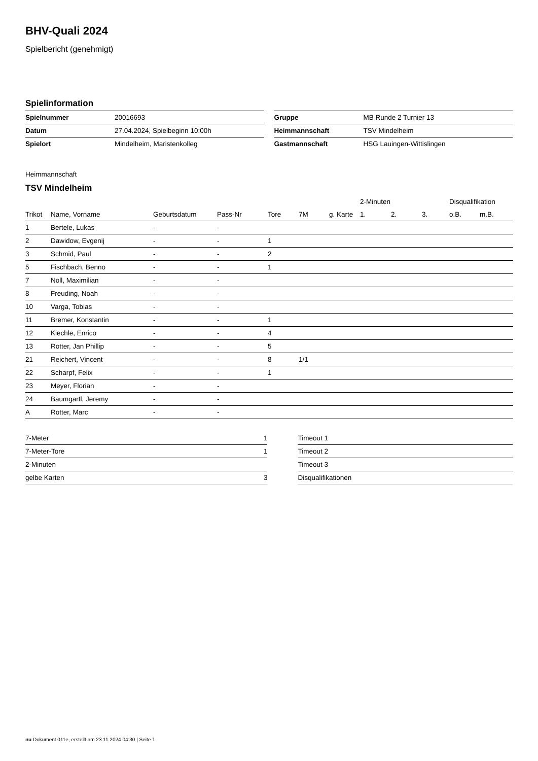BHV-Quali 2024
Spielbericht (genehmigt)
Spielinformation
| Spielnummer | 20016693 |
| Datum | 27.04.2024, Spielbeginn 10:00h |
| Spielort | Mindelheim, Maristenkolleg |
| Gruppe | MB Runde 2 Turnier 13 |
| Heimmannschaft | TSV Mindelheim |
| Gastmannschaft | HSG Lauingen-Wittislingen |
Heimmannschaft
TSV Mindelheim
| | | | | | | | 2-Minuten | | | Disqualifikation | |
| Trikot | Name, Vorname | Geburtsdatum | Pass-Nr | Tore | 7M | g. Karte | 1. | 2. | 3. | o.B. | m.B. |
| 1 | Bertele, Lukas | - | - | | | | | | | | |
| 2 | Dawidow, Evgenij | - | - | 1 | | | | | | | |
| 3 | Schmid, Paul | - | - | 2 | | | | | | | |
| 5 | Fischbach, Benno | - | - | 1 | | | | | | | |
| 7 | Noll, Maximilian | - | - | | | | | | | | |
| 8 | Freuding, Noah | - | - | | | | | | | | |
| 10 | Varga, Tobias | - | - | | | | | | | | |
| 11 | Bremer, Konstantin | - | - | 1 | | | | | | | |
| 12 | Kiechle, Enrico | - | - | 4 | | | | | | | |
| 13 | Rotter, Jan Phillip | - | - | 5 | | | | | | | |
| 21 | Reichert, Vincent | - | - | 8 | 1/1 | | | | | | |
| 22 | Scharpf, Felix | - | - | 1 | | | | | | | |
| 23 | Meyer, Florian | - | - | | | | | | | | |
| 24 | Baumgartl, Jeremy | - | - | | | | | | | | |
| A | Rotter, Marc | - | - | | | | | | | | |
| 7-Meter | 1 |
| 7-Meter-Tore | 1 |
| 2-Minuten | |
| gelbe Karten | 3 |
| Timeout 1 |
| Timeout 2 |
| Timeout 3 |
| Disqualifikationen |
nu.Dokument 011e, erstellt am 23.11.2024 04:30 | Seite 1